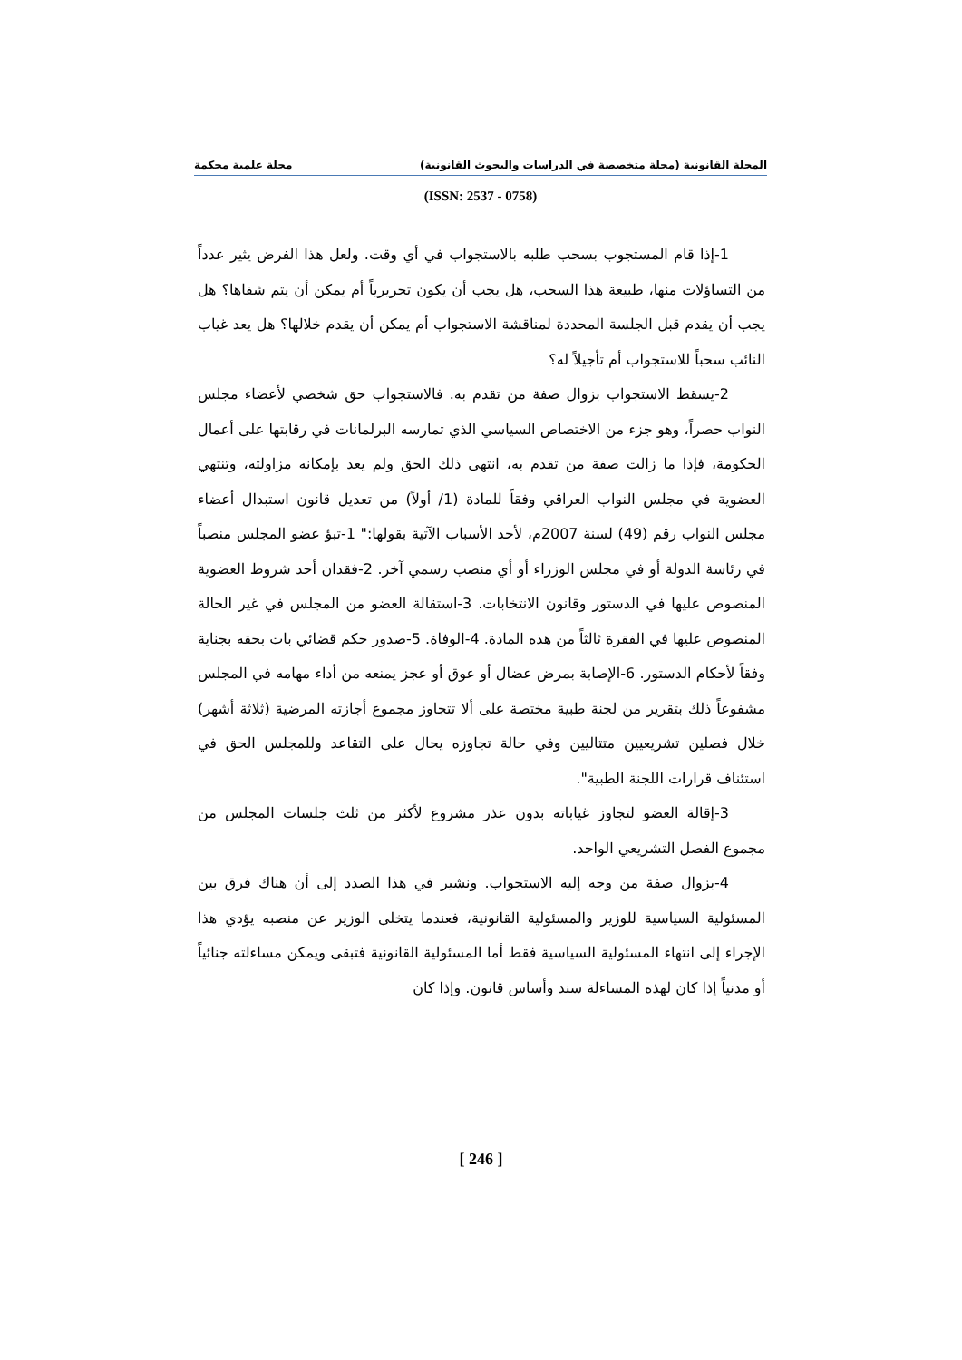المجلة القانونية (مجلة متخصصة في الدراسات والبحوث القانونية) مجلة علمية محكمة
(ISSN: 2537 - 0758)
1-إذا قام المستجوب بسحب طلبه بالاستجواب في أي وقت. ولعل هذا الفرض يثير عدداً من التساؤلات منها، طبيعة هذا السحب، هل يجب أن يكون تحريرياً أم يمكن أن يتم شفاها؟ هل يجب أن يقدم قبل الجلسة المحددة لمناقشة الاستجواب أم يمكن أن يقدم خلالها؟ هل يعد غياب النائب سحباً للاستجواب أم تأجيلاً له؟
2-يسقط الاستجواب بزوال صفة من تقدم به. فالاستجواب حق شخصي لأعضاء مجلس النواب حصراً، وهو جزء من الاختصاص السياسي الذي تمارسه البرلمانات في رقابتها على أعمال الحكومة، فإذا ما زالت صفة من تقدم به، انتهى ذلك الحق ولم يعد بإمكانه مزاولته، وتنتهي العضوية في مجلس النواب العراقي وفقاً للمادة (1/ أولاً) من تعديل قانون استبدال أعضاء مجلس النواب رقم (49) لسنة 2007م، لأحد الأسباب الآتية بقولها:" 1-تبؤ عضو المجلس منصباً في رئاسة الدولة أو في مجلس الوزراء أو أي منصب رسمي آخر. 2-فقدان أحد شروط العضوية المنصوص عليها في الدستور وقانون الانتخابات. 3-استقالة العضو من المجلس في غير الحالة المنصوص عليها في الفقرة ثالثاً من هذه المادة. 4-الوفاة. 5-صدور حكم قضائي بات بحقه بجناية وفقاً لأحكام الدستور. 6-الإصابة بمرض عضال أو عوق أو عجز يمنعه من أداء مهامه في المجلس مشفوعاً ذلك بتقرير من لجنة طبية مختصة على ألا تتجاوز مجموع أجازته المرضية (ثلاثة أشهر) خلال فصلين تشريعيين متتاليين وفي حالة تجاوزه يحال على التقاعد وللمجلس الحق في استئناف قرارات اللجنة الطبية".
3-إقالة العضو لتجاوز غياباته بدون عذر مشروع لأكثر من ثلث جلسات المجلس من مجموع الفصل التشريعي الواحد.
4-بزوال صفة من وجه إليه الاستجواب. ونشير في هذا الصدد إلى أن هناك فرق بين المسئولية السياسية للوزير والمسئولية القانونية، فعندما يتخلى الوزير عن منصبه يؤدي هذا الإجراء إلى انتهاء المسئولية السياسية فقط أما المسئولية القانونية فتبقى ويمكن مساءلته جنائياً أو مدنياً إذا كان لهذه المساءلة سند وأساس قانون. وإذا كان
[ 246 ]